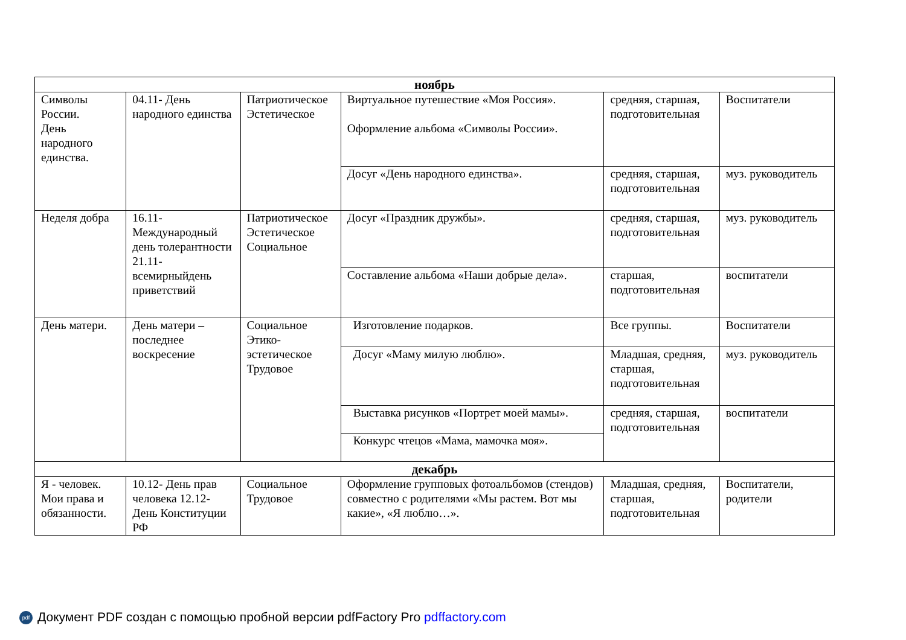| ноябрь | | | | | |
| Символы России. День народного единства. | 04.11- День народного единства | Патриотическое Эстетическое | Виртуальное путешествие «Моя Россия». Оформление альбома «Символы России». | средняя, старшая, подготовительная | Воспитатели |
| | | | Досуг «День народного единства». | средняя, старшая, подготовительная | муз. руководитель |
| Неделя добра | 16.11- Международный день толерантности 21.11- всемирныйдень приветствий | Патриотическое Эстетическое Социальное | Досуг «Праздник дружбы». | средняя, старшая, подготовительная | муз. руководитель |
| | | | Составление альбома «Наши добрые дела». | старшая, подготовительная | воспитатели |
| День матери. | День матери – последнее воскресение | Социальное Этико-эстетическое Трудовое | Изготовление подарков. | Все группы. | Воспитатели |
| | | | Досуг «Маму милую люблю». | Младшая, средняя, старшая, подготовительная | муз. руководитель |
| | | | Выставка рисунков «Портрет моей мамы». | средняя, старшая, подготовительная | воспитатели |
| | | | Конкурс чтецов «Мама, мамочка моя». | | |
| декабрь | | | | | |
| Я - человек. Мои права и обязанности. | 10.12- День прав человека 12.12-День Конституции РФ | Социальное Трудовое | Оформление групповых фотоальбомов (стендов) совместно с родителями «Мы растем. Вот мы какие», «Я люблю…». | Младшая, средняя, старшая, подготовительная | Воспитатели, родители |
pdf Документ PDF создан с помощью пробной версии pdfFactory Pro pdffactory.com